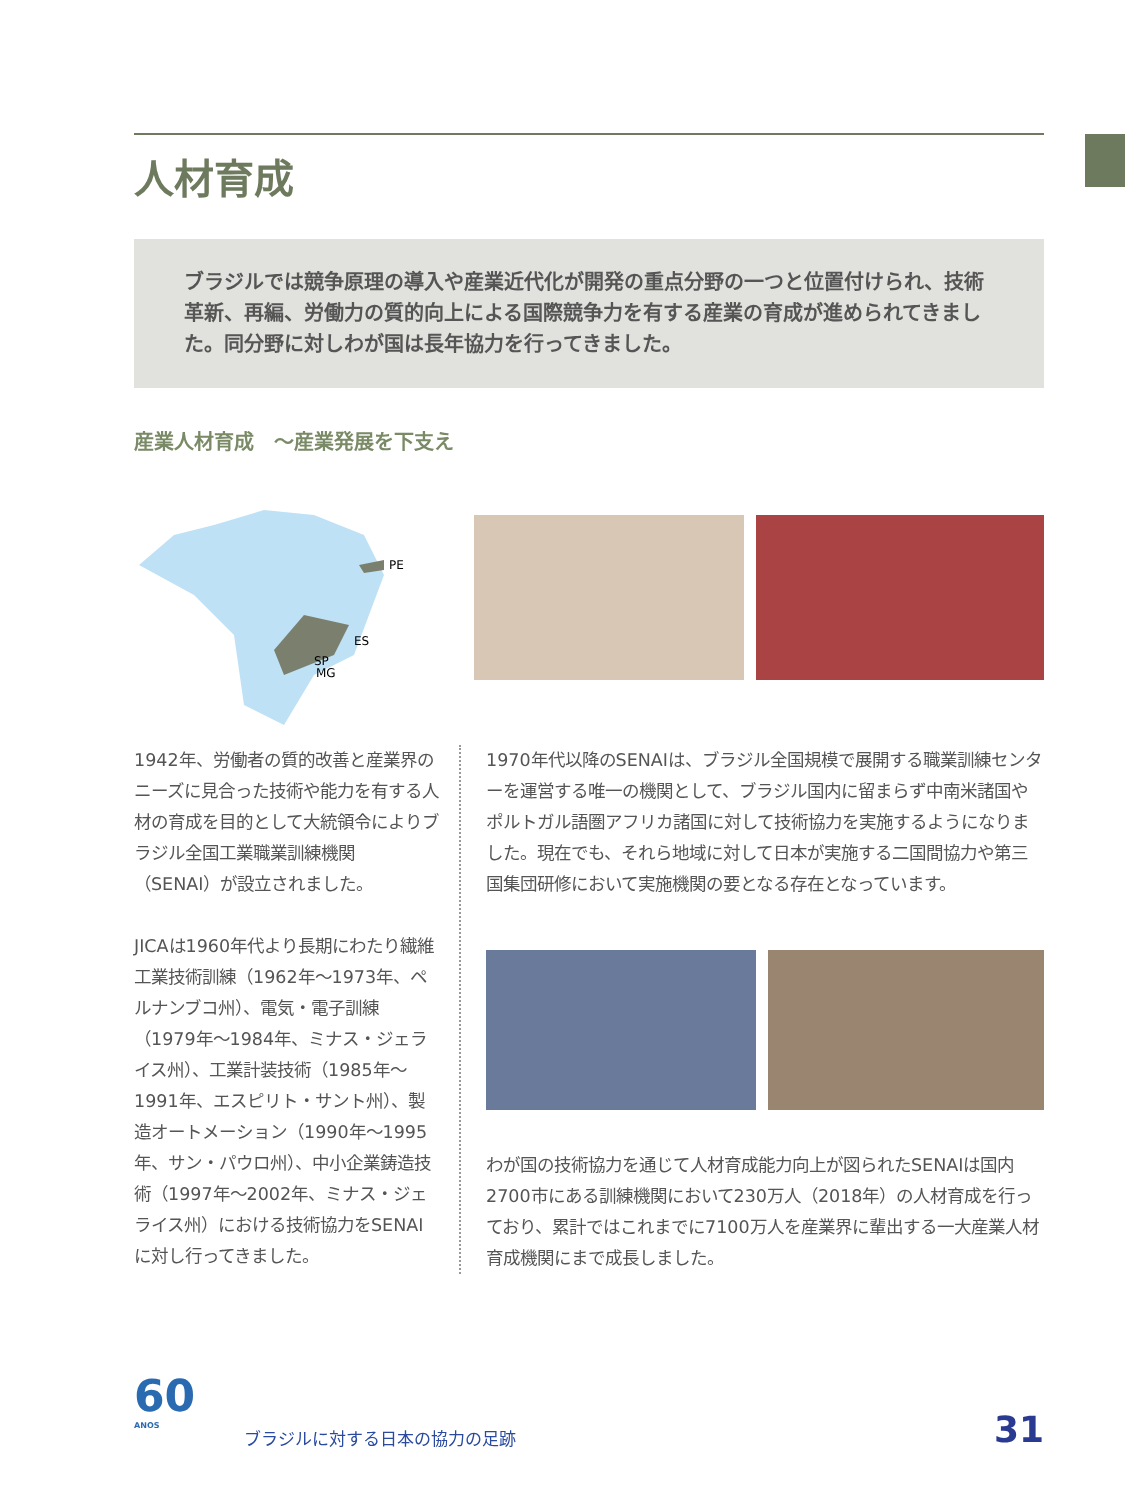人材育成
ブラジルでは競争原理の導入や産業近代化が開発の重点分野の一つと位置付けられ、技術革新、再編、労働力の質的向上による国際競争力を有する産業の育成が進められてきました。同分野に対しわが国は長年協力を行ってきました。
産業人材育成　～産業発展を下支え
PE
ES
SP
MG
1942年、労働者の質的改善と産業界のニーズに見合った技術や能力を有する人材の育成を目的として大統領令によりブラジル全国工業職業訓練機関（SENAI）が設立されました。
JICAは1960年代より長期にわたり繊維工業技術訓練（1962年～1973年、ペルナンブコ州）、電気・電子訓練（1979年～1984年、ミナス・ジェライス州）、工業計装技術（1985年～1991年、エスピリト・サント州）、製造オートメーション（1990年～1995年、サン・パウロ州）、中小企業鋳造技術（1997年～2002年、ミナス・ジェライス州）における技術協力をSENAIに対し行ってきました。
1970年代以降のSENAIは、ブラジル全国規模で展開する職業訓練センターを運営する唯一の機関として、ブラジル国内に留まらず中南米諸国やポルトガル語圏アフリカ諸国に対して技術協力を実施するようになりました。現在でも、それら地域に対して日本が実施する二国間協力や第三国集団研修において実施機関の要となる存在となっています。
わが国の技術協力を通じて人材育成能力向上が図られたSENAIは国内2700市にある訓練機関において230万人（2018年）の人材育成を行っており、累計ではこれまでに7100万人を産業界に輩出する一大産業人材育成機関にまで成長しました。
60
ANOS
ブラジルに対する日本の協力の足跡
31